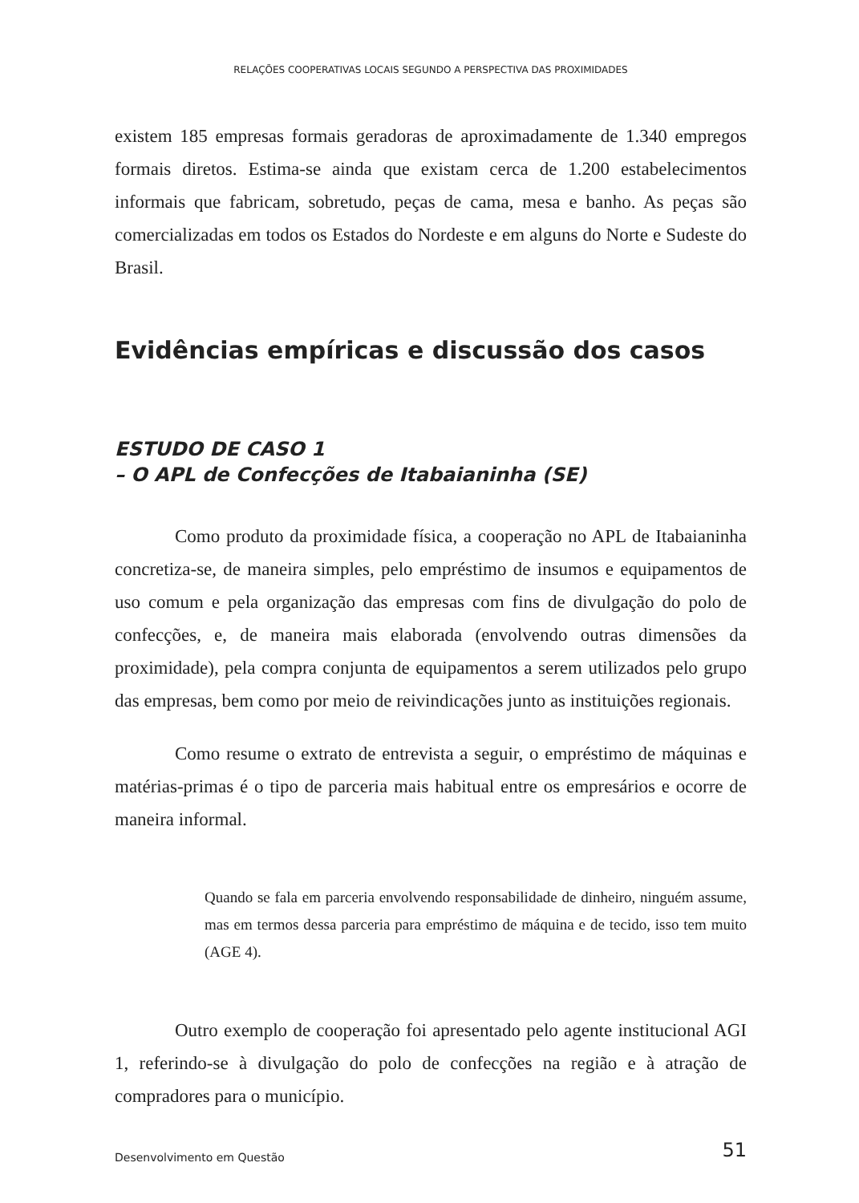RELAÇÕES COOPERATIVAS LOCAIS SEGUNDO A PERSPECTIVA DAS PROXIMIDADES
existem 185 empresas formais geradoras de aproximadamente de 1.340 empregos formais diretos. Estima-se ainda que existam cerca de 1.200 estabelecimentos informais que fabricam, sobretudo, peças de cama, mesa e banho. As peças são comercializadas em todos os Estados do Nordeste e em alguns do Norte e Sudeste do Brasil.
Evidências empíricas e discussão dos casos
ESTUDO DE CASO 1
– O APL de Confecções de Itabaianinha (SE)
Como produto da proximidade física, a cooperação no APL de Itabaianinha concretiza-se, de maneira simples, pelo empréstimo de insumos e equipamentos de uso comum e pela organização das empresas com fins de divulgação do polo de confecções, e, de maneira mais elaborada (envolvendo outras dimensões da proximidade), pela compra conjunta de equipamentos a serem utilizados pelo grupo das empresas, bem como por meio de reivindicações junto as instituições regionais.
Como resume o extrato de entrevista a seguir, o empréstimo de máquinas e matérias-primas é o tipo de parceria mais habitual entre os empresários e ocorre de maneira informal.
Quando se fala em parceria envolvendo responsabilidade de dinheiro, ninguém assume, mas em termos dessa parceria para empréstimo de máquina e de tecido, isso tem muito (AGE 4).
Outro exemplo de cooperação foi apresentado pelo agente institucional AGI 1, referindo-se à divulgação do polo de confecções na região e à atração de compradores para o município.
Desenvolvimento em Questão 51